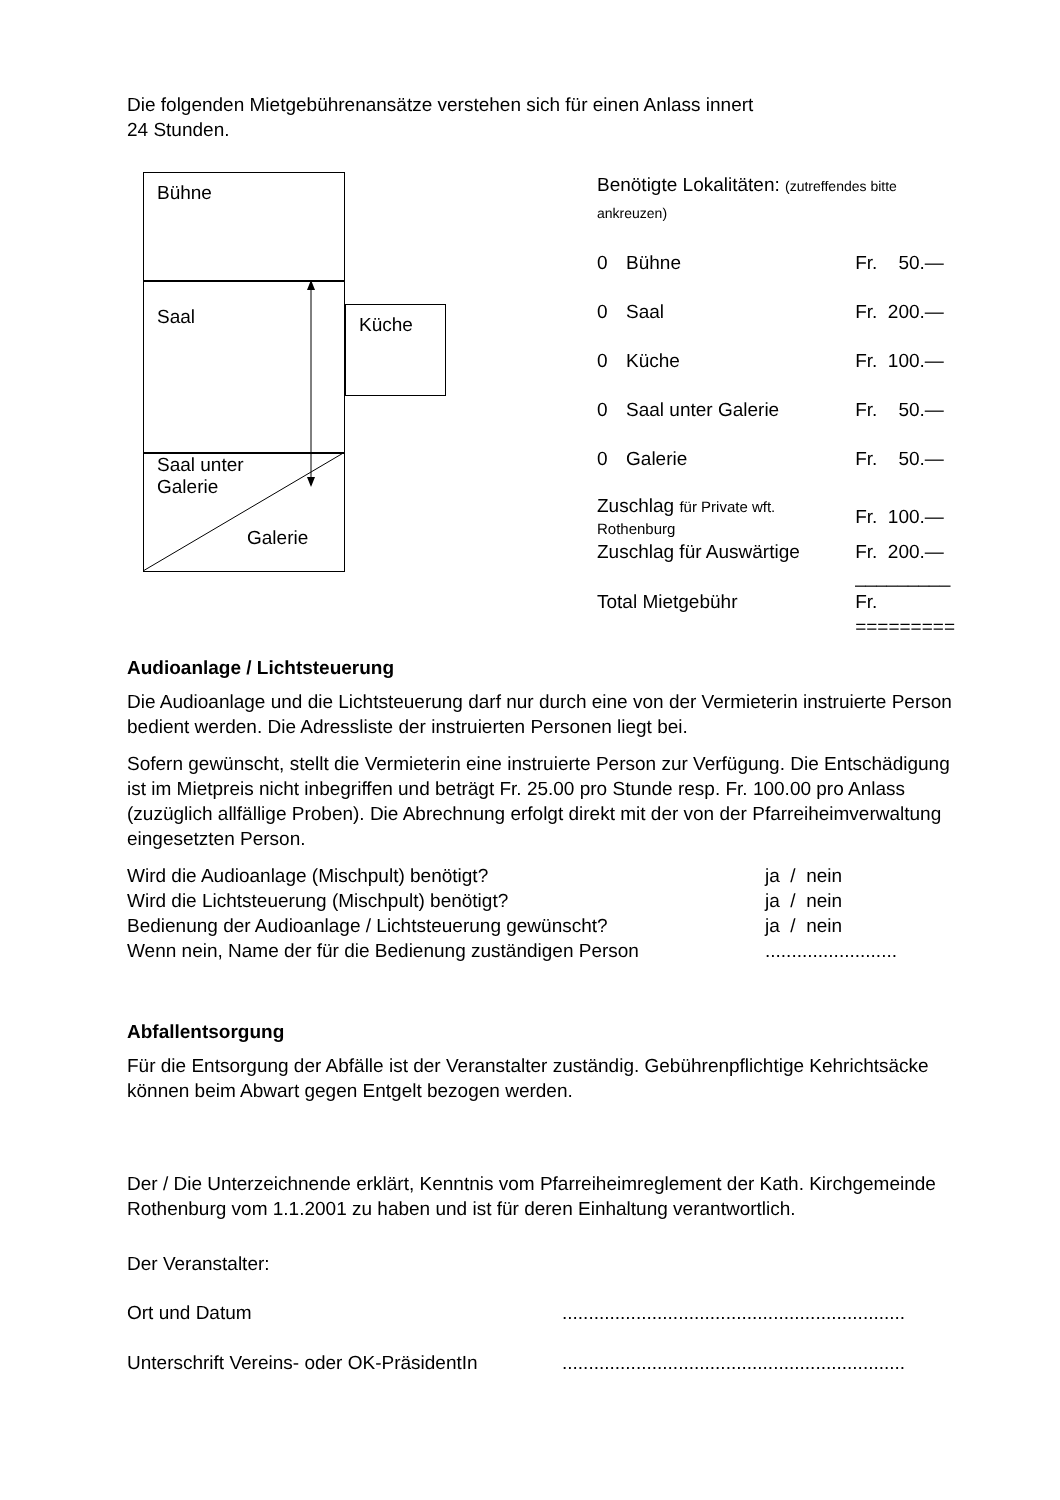Die folgenden Mietgebührenansätze verstehen sich für einen Anlass innert
24 Stunden.
Bühne
Saal Küche
Saal unter
Galerie
Galerie
Benötigte Lokalitäten: (zutreffendes bitte ankreuzen)
| 0 | Bühne | Fr. 50.— |
| 0 | Saal | Fr. 200.— |
| 0 | Küche | Fr. 100.— |
| 0 | Saal unter Galerie | Fr. 50.— |
| 0 | Galerie | Fr. 50.— |
| Zuschlag für Private wft. Rothenburg | | Fr. 100.— |
| Zuschlag für Auswärtige | | Fr. 200.— |
| | | _________ |
| Total Mietgebühr | | Fr. |
| | | ========= |
Audioanlage / Lichtsteuerung
Die Audioanlage und die Lichtsteuerung darf nur durch eine von der Vermieterin instruierte Person bedient werden. Die Adressliste der instruierten Personen liegt bei.
Sofern gewünscht, stellt die Vermieterin eine instruierte Person zur Verfügung. Die Entschädigung ist im Mietpreis nicht inbegriffen und beträgt Fr. 25.00 pro Stunde resp. Fr. 100.00 pro Anlass (zuzüglich allfällige Proben). Die Abrechnung erfolgt direkt mit der von der Pfarreiheimverwaltung eingesetzten Person.
| Wird die Audioanlage (Mischpult) benötigt? | ja / nein |
| Wird die Lichtsteuerung (Mischpult) benötigt? | ja / nein |
| Bedienung der Audioanlage / Lichtsteuerung gewünscht? | ja / nein |
| Wenn nein, Name der für die Bedienung zuständigen Person | ......................... |
Abfallentsorgung
Für die Entsorgung der Abfälle ist der Veranstalter zuständig. Gebührenpflichtige Kehrichtsäcke können beim Abwart gegen Entgelt bezogen werden.
Der / Die Unterzeichnende erklärt, Kenntnis vom Pfarreiheimreglement der Kath. Kirchgemeinde Rothenburg vom 1.1.2001 zu haben und ist für deren Einhaltung verantwortlich.
Der Veranstalter:
| Ort und Datum | ................................................................. |
| Unterschrift Vereins- oder OK-PräsidentIn | ................................................................. |